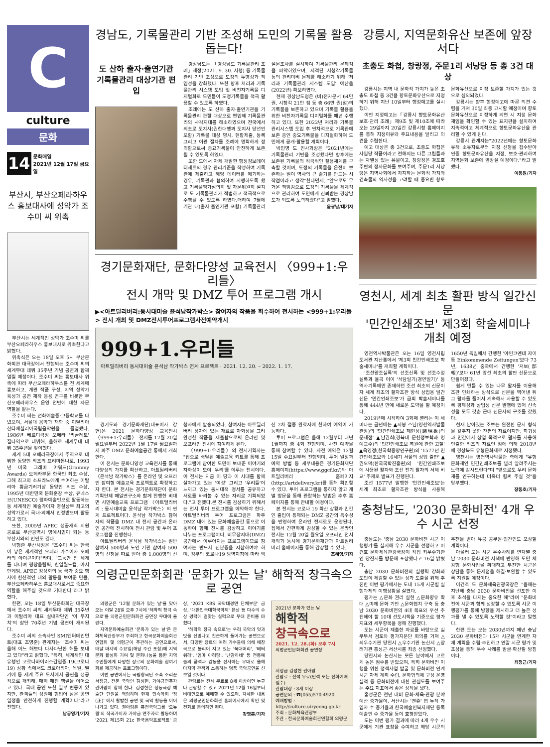C
culture
문화
14 문화매일
2021년 12월 17일 금요일
부산시, 부산오페라하우스 홍보대사에 성악가 조수미 씨 위촉
부산시는 세계적인 성악가 조수미 씨를 부산오페라하우스 홍보대사로 위촉한다고 밝혔다.
위촉식은 오는 18일 오후 5시 부산문화회관 대극장에서 진행되는 조수미 씨의 세계무대 데뷔 35주년 기념 공연과 함께 열릴 예정이다. 조수미 씨는 홍보대사 위촉에 따라 부산오페라하우스를 전 세계에 홍보하고, 개관 작품 구성, 지역 성악가 육성과 공연 제작 응용 연구를 비롯한 부산오페라하우스 운영 전반에 대한 자문 역할을 맡는다.
조수미 씨는 선화예술중·고등학교를 다녔으며, 서울대 음악과 재학 중 이탈리아 산타체칠리아국립음악원을 졸업했다. 1986년 베르디극장 오페라 '리골레토' 질다역으로 데뷔해, 올해로 세계무대 데뷔 35주년을 맞이했다.
세계 5대 오페라극장에서 주역으로 데뷔한 동양인 최초의 프리마돈나로, 1993년 미국 그래미 어워드(Grammy Awards) 오페라부문 한국인 최초 수상, 그해 최고의 소프라노에게 수여하는 이탈리아 황금기러기상 동양인 최초 수상, 1995년 대한민국 문화훈장 수상, 유네스코(UNESCO) 평화예술인으로 활동하는 등 세계적인 예술가이자 명실상부 최고의 성악가로서 국내·외에서 인정받으며 활동하고 있다.
또한, 2005년 APEC 성공개최 지원 공로로 부산광역시 명예시민이 되는 등 부산시와의 인연도 깊다.
박형준 부산시장은 "조수미 씨는 한국이 낳은 세계적인 오페라 가수이자 오페라의 아이콘이다"라며, "그동안 전 세계를 다니며 평창올림픽, 한일월드컵, 아시안게임, APEC 정상회의 등 국가 중요 행사에 헌신적인 대외 활동을 보여준 만큼, 부산오페라하우스 홍보대사로서도 중요한 역할을 해주실 것으로 기대한다"라고 밝혔다.
한편, 오는 18일 부산문화회관 대극장에서 조수미 씨의 세계무대 데뷔 35주년과 이탈리아 대표 실내악단인 '이 무지치'의 창단 70주년 기념 공연이 개최된다.
조수미 씨의 소속사인 SMI엔터테인먼트(대표 조영준) 관계자는 "조수미 씨는 올해 어느 해보다 다사다난한 해를 보내고 있다"라고 밝혔다. "특히, 세계적인 대유행인 코로나바이러스감염증-19(코로나 19) 상황 속에서도 크로아티아, 독일, 벨기에 등 세계 주요 도시에서 공연을 성공적으로 개최해, 매회 매진 행렬을 이어오고 있다. 국내 공연 또한 일부 변동이 있지만, 관객들의 성원에 힘입어 남은 공연 일정을 안전하게 진행할 계획이다"라고 전했다.
남궁영기/기자
경남도, 기록물관리 기반 조성해 도민의 기록물 활용 돕는다!
도 산하 출자·출연기관
기록물관리 대상기관 편입
경상남도는 「경상남도 기록물관리 조례」제정(2021. 9. 30. 시행) 등 기록물관리 기반 조성으로 도정의 투명성과 책임성을 강화했다. 또한 향후 처리과 기록물관리 시스템 도입 및 비전자기록물 디지털화로 도민들이 도정기록물을 적극 활용할 수 있도록 하였다.
조례에는 도 산하 출자·출연기관을 기록물관리 관할 대상으로 편입해 기록물관리의 사각지대를 해소하였으며 전국에서 최초로 도지사(권한대행과 도지사 당선인 포함) 기록물 대상 명시, 현황제출, 등록 그리고 이관 절차를 조례에 명확하게 정의함으로써 중요기록물이 안전하게 보존될 수 있도록 하였다.
또한 도에서 자체 개발한 행정정보데이터세트의 경우 관리기준을 작성하여 기록관에 제출하고 해당 데이터를 폐기하는 경우, 기록관과 협의하여 시행하도록 했고 기록물평가심의회 및 자문위원회 설치로 도 기록물관리가 적법하고 적극적으로 수행될 수 있도록 하였다.더하여 7월에 기관 내(출자·출연기관 포함) 기록물관리 설문조사를 실시하여 기록물관리 문제점을 파악하였으며, 지적된 시청각기록물 등의 관리미비 문제를 해소하기 위해 '처리과 기록물관리 시스템 도입' 예산을(2022년) 확보하였다.
현재 경상남도청은 (비)전자문서 64만 권, 시청각 21만 점 등 총 66만 권(점)의 기록물을 보존하고 있으며 기록물 활용을 위한 비전자기록물 디지털화를 매년 수행하고 있다. 또한 2022년 처리과 기록물관리시스템 도입 후 연차적으로 기록관에 보존 중인 중요기록물을 디지털화하여 도민에게 공개·활용할 계획이다.
박민영 도 인사과장은 "2021년에는 기록물관리 기반을 조성했다면 향후에는 보존된 기록물의 적극적인 활용체계를 구축할 것이며, 도정의 기록물을 온전히 보존하는 일이 역사의 큰 줄기를 만드는 시작점이라고 생각"한다면서, "앞으로도 무거운 책임감으로 도정의 기록물을 체계적으로 관리하여 도민에게 신뢰받는 경상남도가 되도록 노력하겠다"고 말했다.
윤광남/대기자
경기문화재단, 문화다양성 교육전시 〈999+1:우리들〉
전시 개막 및 DMZ 투어 프로그램 개시
▶<아트딜리버리:동시대미술 윤석남작가박스> 참여자의 작품을 회수하여 전시하는 <999+1:우리들> 전시 개최 및 DMZ전시투어프로그램사전예약개시
999+1.우리들
아트딜리버리 동시대미술 윤석남 작가박스 연계 프로젝트 · 2021. 12. 20. – 2022. 1. 17.
경기도와 경기문화재단(대표이사 강헌)은 2021 문화다양성 교육전시 〈999+1:우리들〉 전시를 12월 20일 월요일부터 2022년 1월 17일 월요일까지 파주 DMZ 문화예술공간 통에서 개최한다.
이 전시는 문화다양성 교육전시를 통해 다양성의 가치를 확산하고, 아트딜리버리 〈윤석남 작가박스〉를 온라인 및 오프라인 참여형 예술교육 프로젝트로 확장하고자 한다. 본 전시는 경기문화재단이 문화기획단체 매일연구소와 함께 진행한 비대면 시민예술교육 프로그램 〈아트딜리버리 : 동시대미술 윤석남 작가박스〉의 연계 프로젝트이다. 윤석남 작가박스 참여자의 작품을 DMZ 내 전시 공간과 온라인 공간에 전시하여 전시 관람 및 투어 프로그램을 진행한다.
아트딜리버리 윤석남 작가박스는 일반 참여자 500명과 노인 기관 참여자 500명의 신청을 따로 받아 총 1,000명의 신청자에게 발송되었다. 참여자는 아트딜리버리 상자에 있는 재료로 자화상을 그려 완성한 작품을 제출함으로써 온라인 및 오프라인 전시에 참여하게 된다.
〈999+1:우리들〉의 전시기획자는 "집으로 배달된 예술교육 키트를 통해 프로그램에 참여한 도민이 보내준 이야기와 자화상이 모여 '우리'를 이루는 전시이다. 이 전시는 지금 이 땅과 이 시대를 함께 살아가고 있는 '여성' 그리고 '우리들'이 느끼고 있는 동시대적 정서를 공유하고 서로를 바라볼 수 있는 자리로 기획되었다."고 전했다.본 전시를 감상하기 위해서는 전시 투어 프로그램을 예약해야 한다. 아트딜리버리 투어 프로그램은 파주 DMZ 내에 있는 문화예술공간 통으로 이동하여 함께 전시를 감상하고 이야기를 나누는 프로그램이다. 비무장지대(DMZ) 공간에서 이루어지는 프로그램이므로 참여자는 반드시 신분증을 지참하여야 하며, 정부의 코로나19 방역지침에 따라 백신 2차 접종 완료자에 한하여 예약이 가능하다.
투어 프로그램은 올해 12월부터 내년 1월까지 총 4회 진행되며, 사전 예약을 통해 참여할 수 있다. 사전 예약은 12월 15일 수요일부터 진행되며, 투어 일정과 예약 방법 등 세부내용은 경기문화재단 홈페이지(https://www.ggcf.kr/)와 아트딜리버리 홈페이지(http://artdelivery.kr)를 통해 확인할 수 있다. 투어 프로그램을 통하지 않고 개별 방문을 통해 관람하는 방법은 추후 홈페이지를 통해 안내할 예정이다.
본 전시는 코로나 19 확산 상황과 민간인 출입이 통제되는 DMZ 공간의 특수성을 반영하여 온라인 전시로도 운영된다. 집에서 간편하게 감상할 수 있는 온라인 전시는 12월 20일 월요일 오프라인 전시 개막과 동시에 경기문화재단과 아트딜리버리 홈페이지를 통해 감상할 수 있다.
조혜영/기자
의령군민문화회관 '문화가 있는 날' 해학적 창극속으로 공연
의령군은 '12월 문화가 있는 날'을 맞아 오는 이달 28일 오후 7시에 '해학적 창극 속으로'를 의령군민문화회관 공연장 무대에 올린다.
지역문화예술회관 '문화가 있는 날'은 문화체육관광부가 주최하고 한국문화예술회관연합회 및 의령군이 주관하는 공연으로서, 매달 마지막 수요일(해당 주간 포함)에 지역문화 활성화 기여 및 문화나눔을 통한 지역주민들에게 다양한 장르의 문화예술 참여기회를 제공하는 프로그램이다.
이번 공연에서는 국립창극단 소속 소리꾼 서정금, 전문 국악인 김성현, 가야금연주자 권아람이 함께 한다. 김성현은 정동극장 예술단 단원을 역임하며 현재 민속악회 '정(正)' 에서 활발한 공연 및 국악 활동을 이어나가고 있다. 권아람은 퓨전국악그룹 '오뉴월'의 작곡가이자 가야금 연주자로 활동하며 '2021 제15회 21c 한국음악프로젝트' 금상, '2021 KBS 국악대경연 단체부문' 금상, '대한민국대학국악제' 은상 등 다수의 수상 경력에 걸맞는 실력으로 무대 준비를 마쳤다.
'해학적 창극 속으로'는 우리 국악의 멋과 맛을 신명나고 친근하게 풀어가는 공연으로서, 다양한 장르의 여러 가수들에 의해 애창곡으로 불리어 지고 있는 '쑥대머리', '베띄워라', '엄마 아리랑', '난감하네' 등 전통예술의 품격과 감동을 선사하는 무대로 올해 마지막 관객과 소통하는 명품 국악공연을 선보일 것이다.
관람료는 전석 무료로 8세 이상이면 누구나 관람할 수 있고 2021년 12월 16일부터 비대면으로 예매할 수 있으며, 자세한 내용은 의령군민문화회관 홈페이지에서 확인 및 전화로 문의하면 된다.
강영훈/기자
2021년 문화가 있는 날
해학적
창극속으로
2021. 12. 28.(화) 오후 7시
의령군민문화회관 공연장
서정금 김성현 권아람
관람료 : 전석 무료(만석 또는 전화예매 필수)
관람대상 : 8세 이상
공연문의 : ☎(055)570-4920
예매방법 : http://culture.uiryeong.go.kr
주최 : 문화체육관광부
주관 : 한국문화예술회관연합회 의령군
강릉시, 지역문화유산 보존에 앞장서다
초충도 화첩, 창랑정, 주문1리 서낭당 등 총 3건 대상
강릉시는 지역 내 문화적 가치가 높은 초충도 화첩 등 3건을 향토문화유산으로 지정하기 위해 지난 10일부터 행정예고를 실시했다.
이번 지정예고는「강릉시 향토문화유산 보호·관리 조례」제9조 및 제10조에 따라 오는 29일까지 20일간 강릉시청 홈페이지를 통해 지정이유와 주요내용을 알리고 의견을 수렴한다.
예고 대상은 총 3건으로, 초충도 화첩은 사임당 작품이라고 전해지는 다른 그림들과는 차별성 있는 유물이고, 창랑정은 경포호 주변의 정자문화를 보여주며, 주문1리 서낭당은 지역사회에서 차지하는 문화적 가치와 건축물의 역사성을 고려할 때 중요한 향토문화유산으로 지정 보존할 가치가 있는 것으로 심의되었다.
강릉시는 향후 행정예고에 따른 의견 수렴을 거쳐 30일 최종 고시할 예정이며 향토문화유산으로 지정하게 되면 시 지정 문화재임을 확인할 수 있는 표지판을 설치하여 지속적이고 체계적으로 향토문화유산을 관리할 수 있게 된다.
강릉시 관계자는"2022년에는 향토문화유적 소유자로부터 지정 신청을 접수받아 연중 향토문화유산을 지정, 보호·관리하여 지역문화 보존에 앞장설 예정이다."라고 말했다.
이등원/기자
영천시, 세계 최초 활판 방식 일간신문
'민간인쇄조보' 제3회 학술세미나 개최 예정
영천역사박물관은 오는 16일 영천시립도서관 지산홀에서 '제3회 민간인쇄조보 학술세미나'를 개최할 계획이다.
'조선왕조실록'의 선조신록 및 선조수정실록과 율곡 이이 '석담일기(경연일기)' 등 역사기록에만 존재하던 조선 최초의 신문이자 세계 최초의 활자조판 방식 상업용 일간신문 '민간인쇄조보'가 금회 학술세미나를 통해 444년 만에 새로운 도약을 할 예정이다.
2019년에 시작하여 3회째 열리는 이 세미나는 금년에는 ▲지봉 스님(영천역사발물관장)의 '민간인쇄조보 제현상(諸現象)의 문제점' ▲남권희(경북대 문헌정보학과 명예교수)의 '민간인쇄조보 복원에 관한 고찰' ▲옥영정(한국학중앙연구원)의 '1577년 민간인쇄조보와 16세기 서울의 상업 출판' ▲권오덕(한국국학진흥원)의 '민간인쇄조보에 사용된 활자와 조선 전기 활자의 서체 비교' 주제로 발표가 진행된다.
조선 1577년 발행한 '민간인쇄조보'는 세계 최초로 활자조판 방식을 사용해 1650년 독일에서 간행한 '아인코멘데 자이퉁 Einkommende Zeitungen'보다 73년, 1638년 중국에서 간행한 '저보(邸報)'보다 61년 앞선 최초의 활판 신문으로 만들어졌다.
쉽게 만들 수 있는 나무 활자를 이용해 조판 인쇄하는 방식으로 신문을 찍어낸 뒤 그 활자를 풀어서 계속해서 사용할 수 있도록 경제성과 상업성 신문 발행에 있어 신속성을 모두 갖춘 근대 신문사의 구조를 갖췄다.
현재 남아있는 조보는 완전한 문서 형식을 갖추지 못한 잔편의 자료이지만, 희귀성과 민간에서 상업 목적으로 활자를 사용해 인출한 최초의 자료인 점에 의해 2018년에 경상북도 유형문화재로 지정됐다.
영천시는 영천역사박물관 측에게 "유형문화재인 민간인쇄조보를 널리 알려주시는 노력에 감사드린다"며 "앞으로도 우리 문화재를 연구하는데 더욱더 힘써 주실 것"을 당부했다.
장동호/기자
충청남도, '2030 문화비전' 4개 우수 시군 선정
충남도는 '충남 2030 문화비전 시군 이행평가'를 실시해 우수 시군을 선정하고 이건호 문화체육관광국장이 직접 최우수기관인 당진시를 방문해 포상했다고 16일 밝혔다.
충남 2030 문화비전의 실행력 강화와 도민이 체감할 수 있는 성과 도출을 위해 추진한 이번 평가에서는 도내 15개 시군별 실행과제의 이행상황을 살폈다.
평가는 △문화 권리 실현 △문화향유 확대 △미래 문화 기반 △문화협치 구축 등 충남 2030 문화비전의 4대 목표와 우선 추진해야 할 10대 선도시책을 기준으로 평가지표와 세부항목을 정해 진행했다.
도는 시군이 제출한 자료를 바탕으로 실무부서 검토와 평가지문단 회의를 거쳐 △최우수기관 당진시 △우수기관 논산시 △장려기관 홍성군·서산시를 최종 선정했다.
당진시와 논산시는 모든 분야에서 고르게 높은 점수를 받았으며, 특히 문화비전 이행을 위한 정책사업 발굴 및 문화비전 연계 시군 자체 계획 수립, 문화협의체 구성 운영 실적 등 문화비전에 대한 관심도를 보여주는 주요 지표에서 좋은 성적을 냈다.
홍성군은 전년 대비 문화·체육·관광 분야 예산 증가율이, 서산시는 '겐쥬' 앱 누적 가입자 수 증가율과 한국예술인복지재단 등록예술인 수 증가율 등이 호평받았다.
도는 이번 평가 결과에 따라 4개 우수 시군에게 기관 표창을 수여하고 해당 시군의 추천을 받아 유공 공무원·민간인도 포상할 계획이다.
아울러 도는 시군 우수사례를 연차별 충남 2030 문화비전 시책에 반영해 도민 체감형 문화사업을 확대하고 부진한 시군은 상담을 통해 문제점을 해결·보완할 수 있도록 지원할 예정이다.
이건호 도 문화체육관광국장은 "올해는 지난해 충남 2030 문화비전을 선포한 이후 초석을 다지는 중요한 해"라며 "문화비전이 시군과 함께 성장할 수 있도록 시군 이행평가를 통해 방향을 제시하고 더 높은 성과를 낼 수 있도록 노력할 것"이라고 말했다.
한편 도는 오는 2030년까지 매년 충남 2030 문화비전과 15개 시군을 연계한 자체 계획을 수립·추진하고 연말 시군 평가 및 포상을 통해 우수 사례를 발굴·확산할 방침이다.
최정근/기자